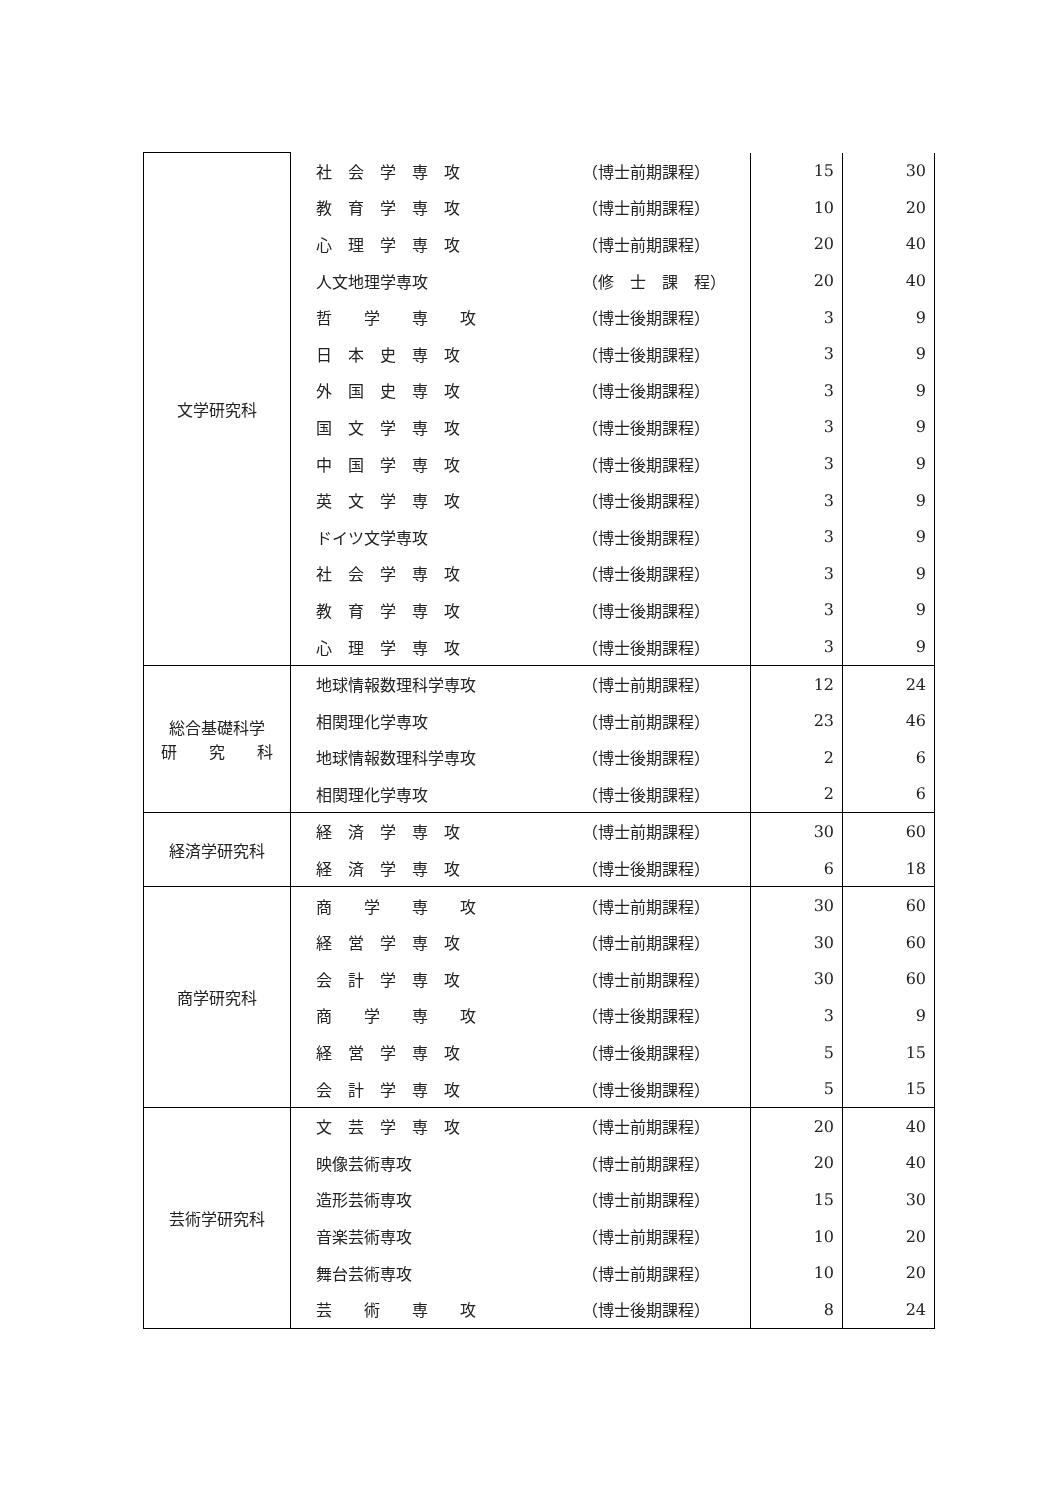| 文学研究科 | 社 会 学 専 攻 | （博士前期課程） | 15 | 30 |
| | 教 育 学 専 攻 | （博士前期課程） | 10 | 20 |
| | 心 理 学 専 攻 | （博士前期課程） | 20 | 40 |
| | 人文地理学専攻 | （修 士 課 程） | 20 | 40 |
| | 哲 学 専 攻 | （博士後期課程） | 3 | 9 |
| | 日 本 史 専 攻 | （博士後期課程） | 3 | 9 |
| | 外 国 史 専 攻 | （博士後期課程） | 3 | 9 |
| | 国 文 学 専 攻 | （博士後期課程） | 3 | 9 |
| | 中 国 学 専 攻 | （博士後期課程） | 3 | 9 |
| | 英 文 学 専 攻 | （博士後期課程） | 3 | 9 |
| | ドイツ文学専攻 | （博士後期課程） | 3 | 9 |
| | 社 会 学 専 攻 | （博士後期課程） | 3 | 9 |
| | 教 育 学 専 攻 | （博士後期課程） | 3 | 9 |
| | 心 理 学 専 攻 | （博士後期課程） | 3 | 9 |
| 総合基礎科学 研 究 科 | 地球情報数理科学専攻 | （博士前期課程） | 12 | 24 |
| | 相関理化学専攻 | （博士前期課程） | 23 | 46 |
| | 地球情報数理科学専攻 | （博士後期課程） | 2 | 6 |
| | 相関理化学専攻 | （博士後期課程） | 2 | 6 |
| 経済学研究科 | 経 済 学 専 攻 | （博士前期課程） | 30 | 60 |
| | 経 済 学 専 攻 | （博士後期課程） | 6 | 18 |
| 商学研究科 | 商 学 専 攻 | （博士前期課程） | 30 | 60 |
| | 経 営 学 専 攻 | （博士前期課程） | 30 | 60 |
| | 会 計 学 専 攻 | （博士前期課程） | 30 | 60 |
| | 商 学 専 攻 | （博士後期課程） | 3 | 9 |
| | 経 営 学 専 攻 | （博士後期課程） | 5 | 15 |
| | 会 計 学 専 攻 | （博士後期課程） | 5 | 15 |
| 芸術学研究科 | 文 芸 学 専 攻 | （博士前期課程） | 20 | 40 |
| | 映像芸術専攻 | （博士前期課程） | 20 | 40 |
| | 造形芸術専攻 | （博士前期課程） | 15 | 30 |
| | 音楽芸術専攻 | （博士前期課程） | 10 | 20 |
| | 舞台芸術専攻 | （博士前期課程） | 10 | 20 |
| | 芸 術 専 攻 | （博士後期課程） | 8 | 24 |